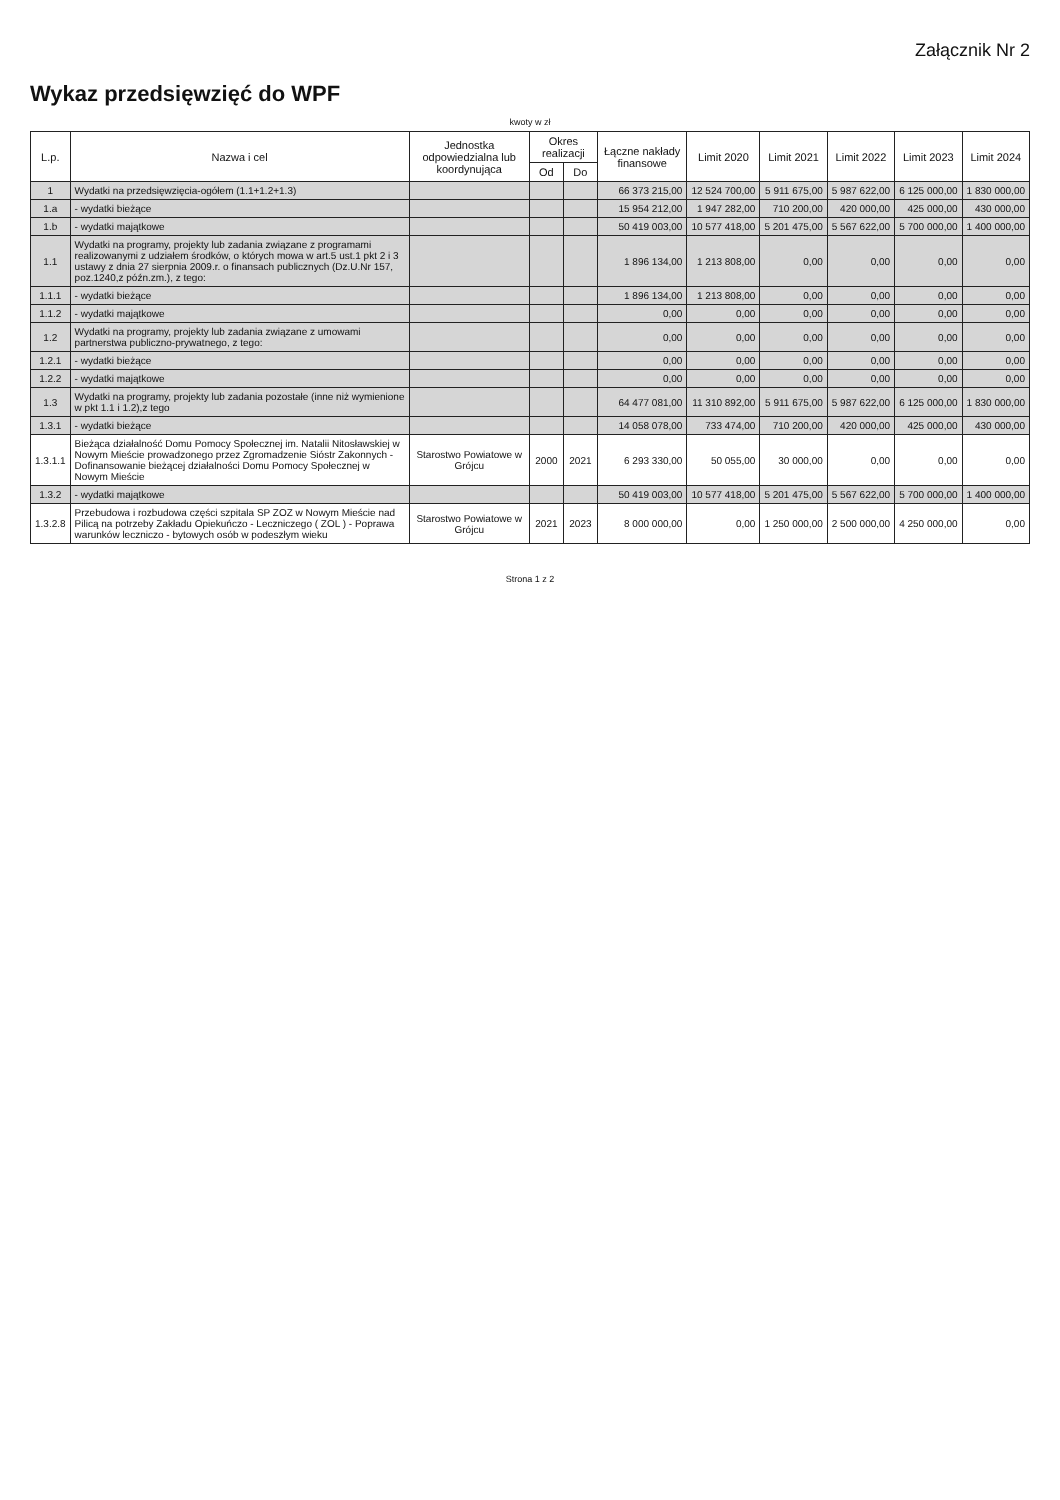Załącznik Nr 2
Wykaz przedsięwzięć do WPF
kwoty w zł
| L.p. | Nazwa i cel | Jednostka odpowiedzialna lub koordynująca | Okres realizacji | | Łączne nakłady finansowe | Limit 2020 | Limit 2021 | Limit 2022 | Limit 2023 | Limit 2024 |
| --- | --- | --- | --- | --- | --- | --- | --- | --- | --- | --- |
| | | | Od | Do | | | | | | |
| 1 | Wydatki na przedsięwzięcia-ogółem (1.1+1.2+1.3) | | | | 66 373 215,00 | 12 524 700,00 | 5 911 675,00 | 5 987 622,00 | 6 125 000,00 | 1 830 000,00 |
| 1.a | - wydatki bieżące | | | | 15 954 212,00 | 1 947 282,00 | 710 200,00 | 420 000,00 | 425 000,00 | 430 000,00 |
| 1.b | - wydatki majątkowe | | | | 50 419 003,00 | 10 577 418,00 | 5 201 475,00 | 5 567 622,00 | 5 700 000,00 | 1 400 000,00 |
| 1.1 | Wydatki na programy, projekty lub zadania związane z programami realizowanymi z udziałem środków, o których mowa w art.5 ust.1 pkt 2 i 3 ustawy z dnia 27 sierpnia 2009.r. o finansach publicznych (Dz.U.Nr 157, poz.1240,z późn.zm.), z tego: | | | | 1 896 134,00 | 1 213 808,00 | 0,00 | 0,00 | 0,00 | 0,00 |
| 1.1.1 | - wydatki bieżące | | | | 1 896 134,00 | 1 213 808,00 | 0,00 | 0,00 | 0,00 | 0,00 |
| 1.1.2 | - wydatki majątkowe | | | | 0,00 | 0,00 | 0,00 | 0,00 | 0,00 | 0,00 |
| 1.2 | Wydatki na programy, projekty lub zadania związane z umowami partnerstwa publiczno-prywatnego, z tego: | | | | 0,00 | 0,00 | 0,00 | 0,00 | 0,00 | 0,00 |
| 1.2.1 | - wydatki bieżące | | | | 0,00 | 0,00 | 0,00 | 0,00 | 0,00 | 0,00 |
| 1.2.2 | - wydatki majątkowe | | | | 0,00 | 0,00 | 0,00 | 0,00 | 0,00 | 0,00 |
| 1.3 | Wydatki na programy, projekty lub zadania pozostałe (inne niż wymienione w pkt 1.1 i 1.2),z tego | | | | 64 477 081,00 | 11 310 892,00 | 5 911 675,00 | 5 987 622,00 | 6 125 000,00 | 1 830 000,00 |
| 1.3.1 | - wydatki bieżące | | | | 14 058 078,00 | 733 474,00 | 710 200,00 | 420 000,00 | 425 000,00 | 430 000,00 |
| 1.3.1.1 | Bieżąca działalność Domu Pomocy Społecznej im. Natalii Nitosławskiej w Nowym Mieście prowadzonego przez Zgromadzenie Sióstr Zakonnych - Dofinansowanie bieżącej działalności Domu Pomocy Społecznej w Nowym Mieście | Starostwo Powiatowe w Grójcu | 2000 | 2021 | 6 293 330,00 | 50 055,00 | 30 000,00 | 0,00 | 0,00 | 0,00 |
| 1.3.2 | - wydatki majątkowe | | | | 50 419 003,00 | 10 577 418,00 | 5 201 475,00 | 5 567 622,00 | 5 700 000,00 | 1 400 000,00 |
| 1.3.2.8 | Przebudowa i rozbudowa części szpitala SP ZOZ w Nowym Mieście nad Pilicą na potrzeby Zakładu Opiekuńczo - Leczniczego ( ZOL ) - Poprawa warunków leczniczo - bytowych osób w podeszłym wieku | Starostwo Powiatowe w Grójcu | 2021 | 2023 | 8 000 000,00 | 0,00 | 1 250 000,00 | 2 500 000,00 | 4 250 000,00 | 0,00 |
Strona 1 z 2